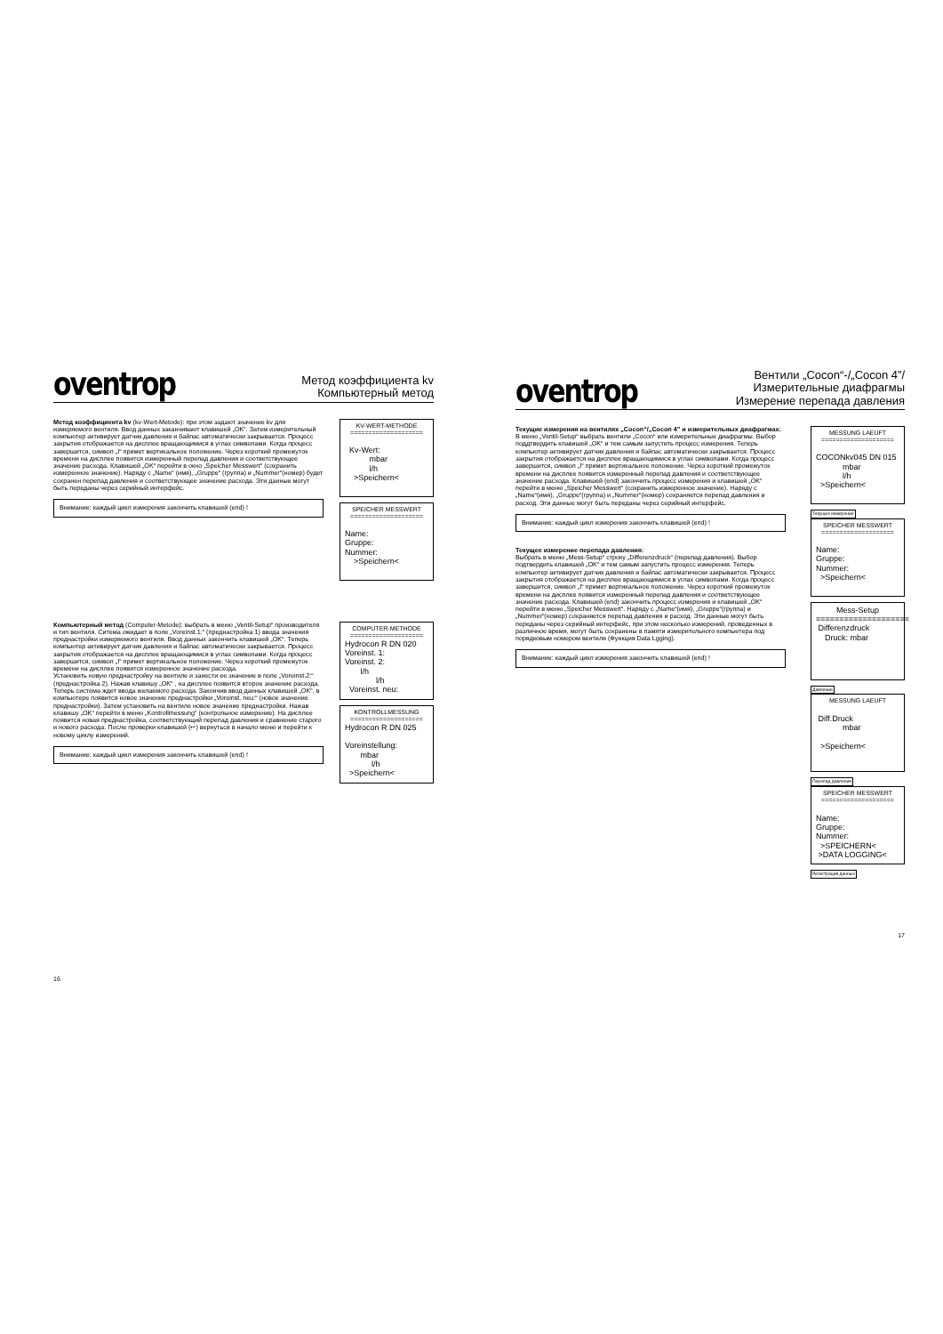oventrop
Метод коэффициента kv
Компьютерный метод
Метод коэффициента kv (kv-Wert-Metode): при этом задают значение kv для измеряемого вентиля. Ввод данных заканчивают клавишей „OK“. Затем измерительный компьютер активирует датчик давления и байпас автоматически закрывается. Процесс закрытия отображается на дисплее вращающимися в углах символами. Когда процесс завершится, символ „I“ примет вертикальное положение. Через короткий промежуток времени на дисплее появится измеренный перепад давления и соответствующее значение расхода. Клавишей „OK“ перейти в окно „Speicher Messwert“ (сохранить измеренное значение). Наряду с „Name“ (имя), „Gruppe“ (группа) и „Nummer“(номер) будет сохранен перепад давления и соответствующее значение расхода. Эти данные могут быть переданы через серийный интерфейс.
Внимание: каждый цикл измерения закончить клавишей (end) !
KV-WERT-METHODE
====================
Kv-Wert:
mbar
l/h
>Speichern<
SPEICHER MESSWERT
====================
Name:
Gruppe:
Nummer:
>Speichern<
Компьютерный метод (Computer-Metode): выбрать в меню „Ventil-Setup“ производителя и тип вентиля. Ситема ожидает в поле „Voreinst.1:“ (преднастройка 1) ввода значения преднастройки измеряемого вентиля. Ввод данных закончить клавишей „OK“. Теперь компьютер активирует датчик давления и байпас автоматически закрывается. Процесс закрытия отображается на дисплее вращающимися в углах символами. Когда процесс завершится, символ „I“ примет вертикальное положение. Через короткий промежуток времени на дисплее появится измеренное значение расхода.
Установить новую преднастройку на вентиле и занести ее значение в поле „Voreinst.2:“ (преднастройка 2). Нажав клавишу „OK“ , на дисплее появится второе значение расхода. Теперь система ждет ввода желаемого расхода. Закончив ввод данных клавишей „OK“, в компьютере появится новое значение преднастройки „Voreinst. neu:“ (новое значение преднастройки). Затем установить на вентиле новое значение преднастройки. Нажав клавишу „OK“ перейти в меню „Kontrollmessung“ (контрольное измерение). На дисплее появится новая преднастройка, соответствующий перепад давления и сравнение старого и нового расхода. После проверки клавишей (↩) вернуться в начало меню и перейти к новому циклу измерений.
Внимание: каждый цикл измерения закончить клавишей (end) !
COMPUTER-METHODE
====================
Hydrocon R DN 020
Voreinst. 1:
Voreinst. 2:
l/h
l/h
Voreinst. neu:
KONTROLLMESSUNG
====================
Hydrocon R DN 025
Voreinstellung:
mbar
l/h
>Speichern<
16
oventrop
Вентили „Cocon“-/„Cocon 4”/
Измерительные диафрагмы
Измерение перепада давления
Текущие измерения на вентилях „Cocon“/„Cocon 4” и измерительных диафрагмах:
В меню „Ventil-Setup“ выбрать вентили „Cocon“ или измерительные диафрагмы. Выбор поддтвердить клавишей „OK“ и тем самым запустить процесс измерения. Теперь компьютер активирует датчик давления и байпас автоматически закрывается. Процесс закрытия отображается на дисплее вращающимися в углах символами. Когда процесс завершится, символ „I“ примет вертикальное положение. Через короткий промежуток времени на дисплее появится измеренный перепад давления и соответствующее значение расхода. Клавишей (end) закончить процесс измерения и клавишей „OK“ перейти в меню „Speicher Messwert“ (сохранить измеренное значение). Наряду с „Name“(имя), „Gruppe“(группа) и „Nummer“(номер) сохраняется перепад давления и расход. Эти данные могут быть переданы через серийный интерфейс.
Внимание: каждый цикл измерения закончить клавишей (end) !
Текущее измерение перепада давления:
Выбрать в меню „Mess-Setup“ строку „Differenzdruck“ (перепад давления). Выбор подтвердить клавишей „OK“ и тем самым запустить процесс измерения. Теперь компьютер активирует датчик давления и байпас автоматически закрывается. Процесс закрытия отображается на дисплее вращающимися в углах символами. Когда процесс завершится, символ „I“ примет вертикальное положение. Через короткий промежуток времени на дисплее появится измеренный перепад давления и соответствующее значение расхода. Клавишей (end) закончить процесс измерения и клавишей „OK“ перейти в меню „Speicher Messwert“. Наряду с „Name“(имя), „Gruppe“(группа) и „Nummer“(номер) сохраняется перепад давления и расход. Эти данные могут быть переданы через серийный интерфейс, при этом несколько измерений, проведенных в различное время, могут быть сохранены в памяти измерительного компьютера под порядковым номером вентиля (Функция Data Lgging).
Внимание: каждый цикл измерения закончить клавишей (end) !
MESSUNG LAEUFT
====================
COCONkv045 DN 015
mbar
l/h
>Speichern<
Текущее измерение
SPEICHER MESSWERT
====================
Name:
Gruppe:
Nummer:
>Speichern<
Mess-Setup
====================
Differenzdruck
Druck: mbar
Давление
MESSUNG LAEUFT
Diff.Druck
mbar
>Speichern<
Перепад давления
SPEICHER MESSWERT
====================
Name:
Gruppe:
Nummer:
>SPEICHERN<
>DATA LOGGING<
Регистрация данных
17